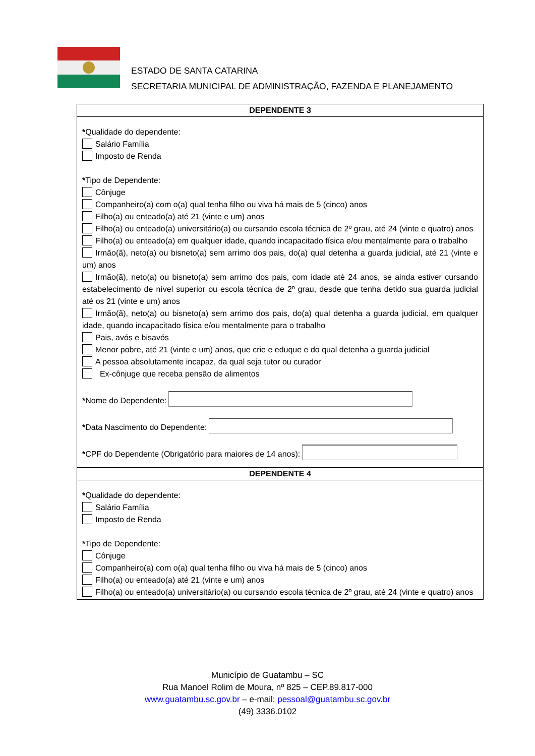ESTADO DE SANTA CATARINA
SECRETARIA MUNICIPAL DE ADMINISTRAÇÃO, FAZENDA E PLANEJAMENTO
| DEPENDENTE 3 |
| --- |
| * Qualidade do dependente: Salário Família Imposto de Renda * Tipo de Dependente: Cônjuge Companheiro(a) com o(a) qual tenha filho ou viva há mais de 5 (cinco) anos Filho(a) ou enteado(a) até 21 (vinte e um) anos Filho(a) ou enteado(a) universitário(a) ou cursando escola técnica de 2º grau, até 24 (vinte e quatro) anos Filho(a) ou enteado(a) em qualquer idade, quando incapacitado física e/ou mentalmente para o trabalho Irmão(ã), neto(a) ou bisneto(a) sem arrimo dos pais, do(a) qual detenha a guarda judicial, até 21 (vinte e um) anos Irmão(ã), neto(a) ou bisneto(a) sem arrimo dos pais, com idade até 24 anos, se ainda estiver cursando estabelecimento de nível superior ou escola técnica de 2º grau, desde que tenha detido sua guarda judicial até os 21 (vinte e um) anos Irmão(ã), neto(a) ou bisneto(a) sem arrimo dos pais, do(a) qual detenha a guarda judicial, em qualquer idade, quando incapacitado física e/ou mentalmente para o trabalho Pais, avós e bisavós Menor pobre, até 21 (vinte e um) anos, que crie e eduque e do qual detenha a guarda judicial A pessoa absolutamente incapaz, da qual seja tutor ou curador Ex-cônjuge que receba pensão de alimentos * Nome do Dependente: * Data Nascimento do Dependente: * CPF do Dependente (Obrigatório para maiores de 14 anos): |
| DEPENDENTE 4 |
| * Qualidade do dependente: Salário Família Imposto de Renda * Tipo de Dependente: Cônjuge Companheiro(a) com o(a) qual tenha filho ou viva há mais de 5 (cinco) anos Filho(a) ou enteado(a) até 21 (vinte e um) anos Filho(a) ou enteado(a) universitário(a) ou cursando escola técnica de 2º grau, até 24 (vinte e quatro) anos |
Município de Guatambu – SC
Rua Manoel Rolim de Moura, nº 825 – CEP.89.817-000
www.guatambu.sc.gov.br – e-mail: pessoal@guatambu.sc.gov.br
(49) 3336.0102